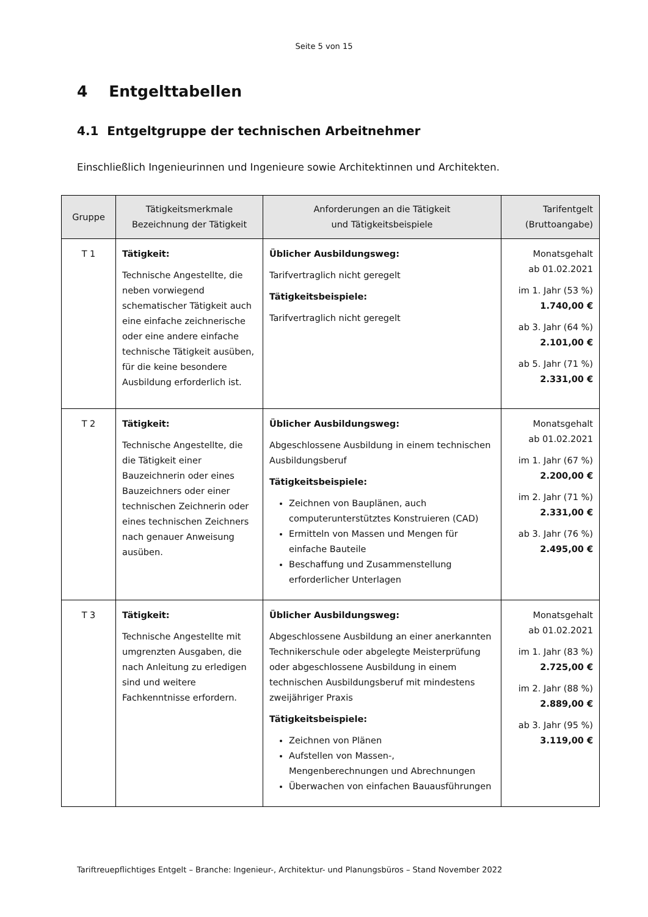Seite 5 von 15
4 Entgelttabellen
4.1 Entgeltgruppe der technischen Arbeitnehmer
Einschließlich Ingenieurinnen und Ingenieure sowie Architektinnen und Architekten.
| Gruppe | Tätigkeitsmerkmale Bezeichnung der Tätigkeit | Anforderungen an die Tätigkeit und Tätigkeitsbeispiele | Tarifentgelt (Bruttoangabe) |
| --- | --- | --- | --- |
| T 1 | Tätigkeit: Technische Angestellte, die neben vorwiegend schematischer Tätigkeit auch eine einfache zeichnerische oder eine andere einfache technische Tätigkeit ausüben, für die keine besondere Ausbildung erforderlich ist. | Üblicher Ausbildungsweg: Tarifvertraglich nicht geregelt Tätigkeitsbeispiele: Tarifvertraglich nicht geregelt | Monatsgehalt ab 01.02.2021 im 1. Jahr (53 %) 1.740,00 € ab 3. Jahr (64 %) 2.101,00 € ab 5. Jahr (71 %) 2.331,00 € |
| T 2 | Tätigkeit: Technische Angestellte, die die Tätigkeit einer Bauzeichnerin oder eines Bauzeichners oder einer technischen Zeichnerin oder eines technischen Zeichners nach genauer Anweisung ausüben. | Üblicher Ausbildungsweg: Abgeschlossene Ausbildung in einem technischen Ausbildungsberuf Tätigkeitsbeispiele: Zeichnen von Bauplänen, auch computerunterstütztes Konstruieren (CAD) Ermitteln von Massen und Mengen für einfache Bauteile Beschaffung und Zusammenstellung erforderlicher Unterlagen | Monatsgehalt ab 01.02.2021 im 1. Jahr (67 %) 2.200,00 € im 2. Jahr (71 %) 2.331,00 € ab 3. Jahr (76 %) 2.495,00 € |
| T 3 | Tätigkeit: Technische Angestellte mit umgrenzten Ausgaben, die nach Anleitung zu erledigen sind und weitere Fachkenntnisse erfordern. | Üblicher Ausbildungsweg: Abgeschlossene Ausbildung an einer anerkannten Technikerschule oder abgelegte Meisterprüfung oder abgeschlossene Ausbildung in einem technischen Ausbildungsberuf mit mindestens zweijähriger Praxis Tätigkeitsbeispiele: Zeichnen von Plänen Aufstellen von Massen-, Mengenberechnungen und Abrechnungen Überwachen von einfachen Bauausführungen | Monatsgehalt ab 01.02.2021 im 1. Jahr (83 %) 2.725,00 € im 2. Jahr (88 %) 2.889,00 € ab 3. Jahr (95 %) 3.119,00 € |
Tariftreuepflichtiges Entgelt – Branche: Ingenieur-, Architektur- und Planungsbüros – Stand November 2022